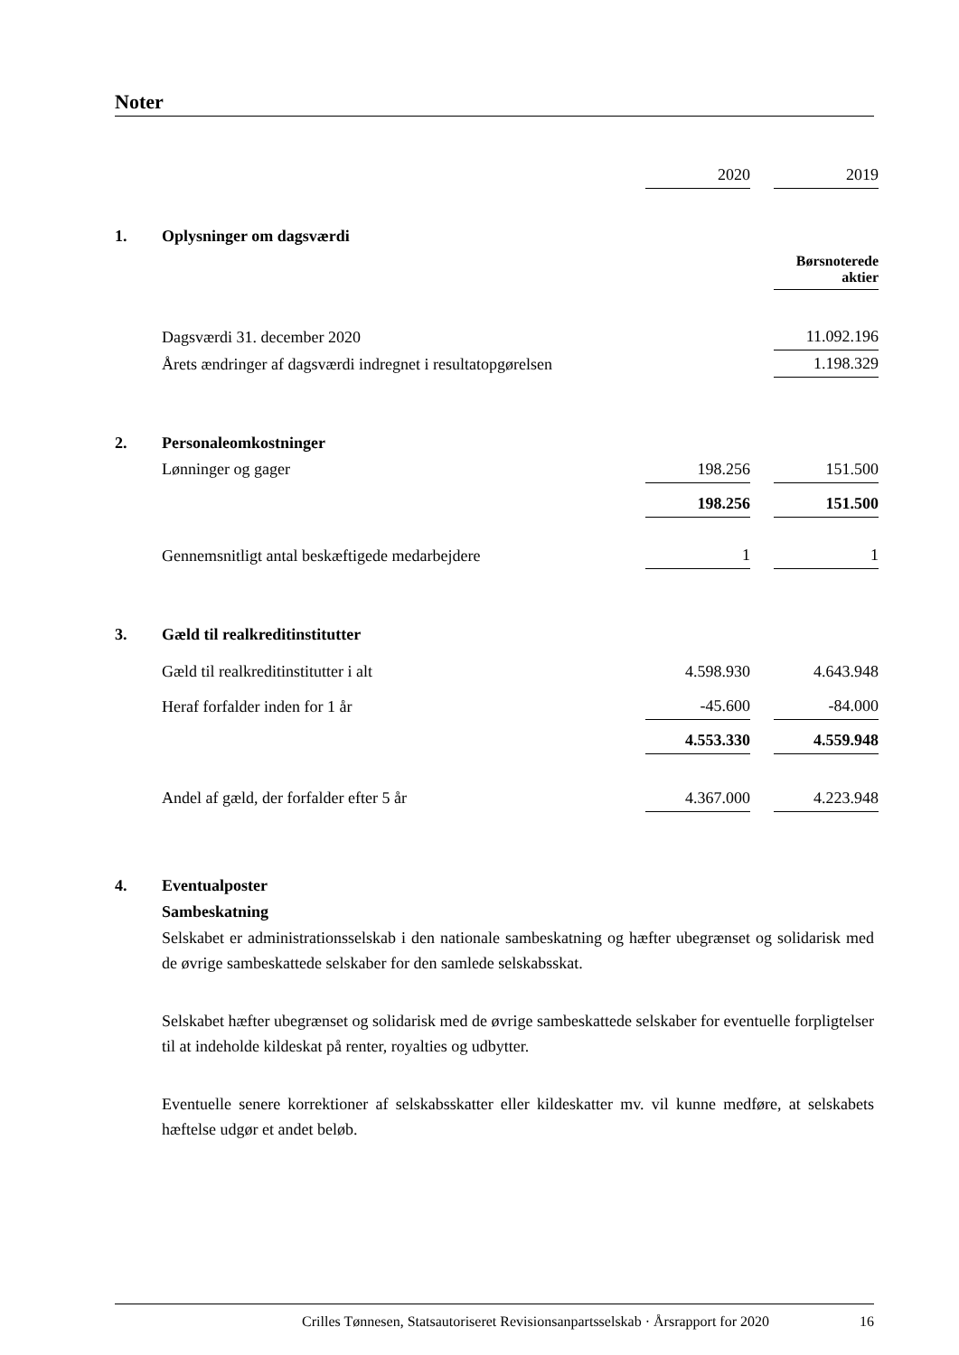Noter
| | | 2020 | | 2019 |
| 1. | Oplysninger om dagsværdi | | | |
| | | | | Børsnoterede aktier |
| | Dagsværdi 31. december 2020 | | | 11.092.196 |
| | Årets ændringer af dagsværdi indregnet i resultatopgørelsen | | | 1.198.329 |
| 2. | Personaleomkostninger | | | |
| | Lønninger og gager | 198.256 | | 151.500 |
| | | 198.256 | | 151.500 |
| | Gennemsnitligt antal beskæftigede medarbejdere | 1 | | 1 |
| 3. | Gæld til realkreditinstitutter | | | |
| | Gæld til realkreditinstitutter i alt | 4.598.930 | | 4.643.948 |
| | Heraf forfalder inden for 1 år | -45.600 | | -84.000 |
| | | 4.553.330 | | 4.559.948 |
| | Andel af gæld, der forfalder efter 5 år | 4.367.000 | | 4.223.948 |
| 4. | Eventualposter | | | |
| | Sambeskatning | | | |
Selskabet er administrationsselskab i den nationale sambeskatning og hæfter ubegrænset og solidarisk med de øvrige sambeskattede selskaber for den samlede selskabsskat.
Selskabet hæfter ubegrænset og solidarisk med de øvrige sambeskattede selskaber for eventuelle forpligtelser til at indeholde kildeskat på renter, royalties og udbytter.
Eventuelle senere korrektioner af selskabsskatter eller kildeskatter mv. vil kunne medføre, at selskabets hæftelse udgør et andet beløb.
Crilles Tønnesen, Statsautoriseret Revisionsanpartsselskab · Årsrapport for 2020 16